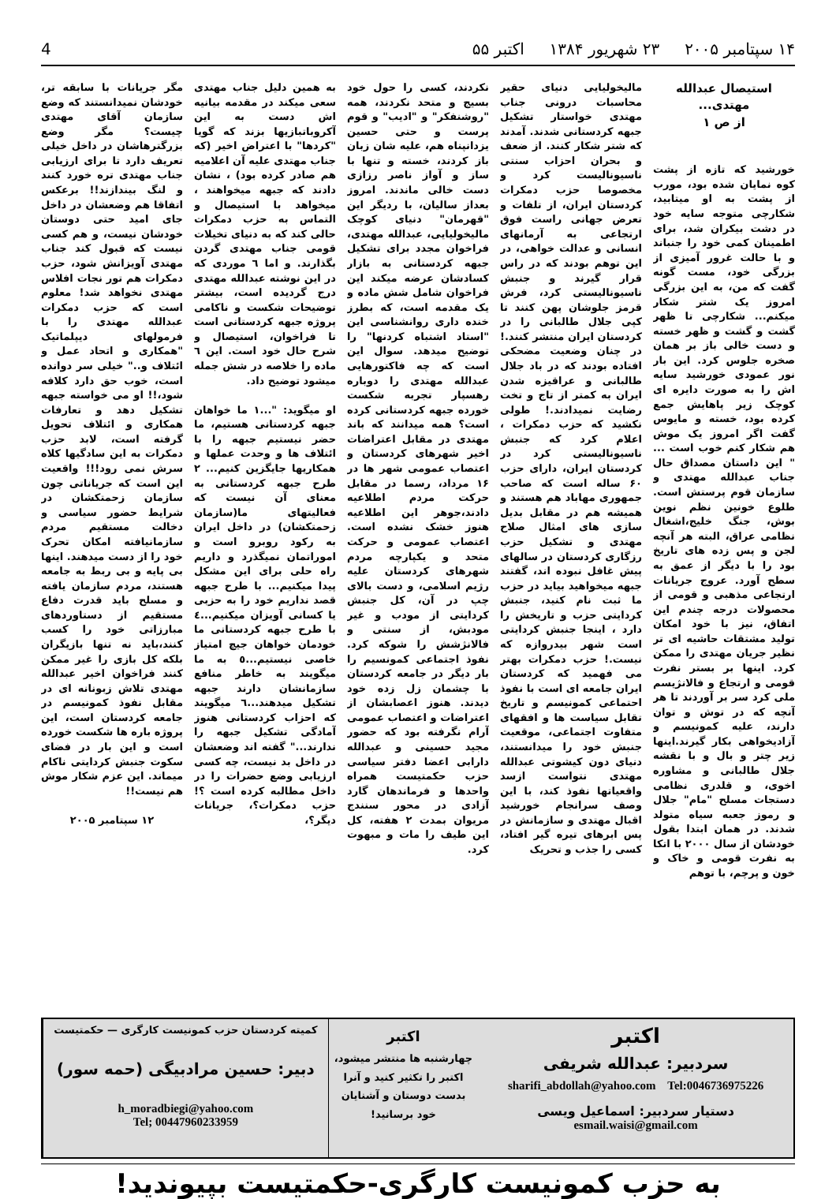۱۴ سپتامبر ۲۰۰۵ ۲۳ شهریور ۱۳۸۴ اکتبر ۵۵ 4
استیصال عبدالله مهتدی...
از ص ۱
خورشید که تازه از پشت کوه نمایان شده بود، مورب از پشت به او میتابید، شکارچی متوجه سایه خود در دشت بیکران شد، برای اطمینان کمی خود را جنباند و با حالت غرور آمیزی از بزرگی خود، مست گونه گفت که من، به این بزرگی امروز یک شتر شکار میکنم... شکارچی تا ظهر گشت و گشت و ظهر خسته و دست خالی باز بر همان صخره جلوس کرد. این بار نور عمودی خورشید سایه اش را به صورت دایره ای کوچک زیر پاهایش جمع کرده بود، خسته و مایوس گفت اگر امروز یک موش هم شکار کنم خوب است ... " این داستان مصداق حال جناب عبدالله مهتدی و سازمان قوم پرستش است. طلوع خونین نظم نوین بوش، جنگ خلیج،اشغال نظامی عراق، البته هر آنچه لجن و پس زده های تاریخ بود را با دیگر از عمق به سطح آورد. عروج جریانات ارتجاعی مذهبی و قومی از محصولات درجه چندم این اتفاق، نیز با خود امکان تولید مشتقات حاشیه ای تر نظیر جریان مهتدی را ممکن کرد. اینها بر بستر نفرت قومی و ارتجاع و فالانژیسم ملی کرد سر بر آوردند تا هر آنچه که در توش و توان دارند، علیه کمونیسم و آزادیخواهی بکار گیرند.اینها زیر چتر و بال و با نقشه جلال طالبانی و مشاوره اخوی، و قلدری نظامی دستجات مسلح "مام" جلال و رموز جعبه سیاه متولد شدند. در همان ابتدا بقول خودشان از سال ۲۰۰۰ با اتکا به نفرت قومی و خاک و خون و پرچم، با توهم
مالیخولیایی دنیای حقیر محاسبات درونی جناب مهتدی خواستار تشکیل جبهه کردستانی شدند. آمدند که شتر شکار کنند. از ضعف و بحران احزاب سنتی ناسیونالیست کرد و مخصوصا حزب دمکرات کردستان ایران، از تلفات و تعرض جهانی راست فوق ارتجاعی به آرمانهای انسانی و عدالت خواهی، در این توهم بودند که در راس قرار گیرند و جنبش ناسیونالیستی کرد، فرش قرمز جلوشان پهن کنند تا کپی جلال طالبانی را در کردستان ایران منتشر کنند.! در چنان وضعیت مضحکی افتاده بودند که در باد جلال طالبانی و عراقیزه شدن ایران به کمتر از تاج و تخت رضایت نمیدادند.! طولی نکشید که حزب دمکرات ، اعلام کرد که جنبش ناسیونالیستی کرد در کردستان ایران، دارای حزب ۶۰ ساله است که صاحب جمهوری مهاباد هم هستند و همیشه هم در مقابل بدیل سازی های امثال صلاح مهتدی و تشکیل حزب رزگاری کردستان در سالهای پیش غافل نبوده اند، گفتند جبهه میخواهید بیاید در حزب ما ثبت نام کنید، جنبش کردایتی حزب و تاریخش را دارد ، اینجا جنبش کردایتی است شهر بیدروازه که نیست.! حزب دمکرات بهتر می فهمید که کردستان ایران جامعه ای است با نفوذ احتماعی کمونیسم و تاریخ تقابل سیاست ها و افقهای متفاوت اجتماعی، موقعیت جنبش خود را میدانستند، دنیای دون کیشوتی عبدالله مهتدی نتواست ازسد واقعیاتها نفوذ کند، با این وصف سرانجام خورشید اقبال مهتدی و سازمانش در پس ابرهای تیره گیر افتاد، کسی را جذب و تحریک
نکردند، کسی را حول خود بسیج و متحد نکردند، همه "روشنفکر" و "ادیب" و قوم پرست و حتی حسین یزدانپناه هم، علیه شان زبان باز کردند، خسته و تنها با ساز و آواز ناصر رزازی دست خالی ماندند. امروز بعداز سالیان، با ردیگر این "قهرمان" دنیای کوچک مالیخولیایی، عبدالله مهتدی، فراخوان مجدد برای تشکیل جبهه کردستانی به بازار کسادشان عرضه میکند این فراخوان شامل شش ماده و یک مقدمه است، که بطرز خنده داری روانشناسی این "استاد اشتباه کردنها" را توضیح میدهد. سوال این است که چه فاکتورهایی عبدالله مهتدی را دوباره رهسپار تجربه شکست خورده جبهه کردستانی کرده است؟ همه میدانند که باند مهتدی در مقابل اعتراضات اخیر شهرهای کردستان و اعتصاب عمومی شهر ها در ۱۶ مرداد، رسما در مقابل حرکت مردم اطلاعیه دادند،جوهر این اطلاعیه هنوز خشک نشده است. اعتصاب عمومی و حرکت متحد و یکپارچه مردم شهرهای کردستان علیه رژیم اسلامی، و دست بالای چپ در آن، کل جنبش کردایتی از مودب و غیر مودبش، از سنتی و فالانژشش را شوکه کرد. نفوذ اجتماعی کمونسیم را بار دیگر در جامعه کردستان با چشمان زل زده خود دیدند. هنوز اعصابشان از اعتراضات و اعتصاب عمومی آرام نگرفته بود که حضور مجید حسینی و عبدالله دارابی اعضا دفتر سیاسی حزب حکمتیست همراه واحدها و فرماندهان گارد آزادی در محور سنندج مریوان بمدت ۲ هفته، کل این طیف را مات و مبهوت کرد.
به همین دلیل جناب مهتدی سعی میکند در مقدمه بیانیه اش دست به این آکروباتبازیها بزند که گویا "کردها" با اعتراض اخیر (که جناب مهتدی علیه آن اعلامیه هم صادر کرده بود) ، نشان دادند که جبهه میخواهند ، میخواهد با استیصال و التماس به حزب دمکرات حالی کند که به دنیای تخیلات قومی جناب مهتدی گردن بگذارند. و اما ٦ موردی که در این نوشته عبدالله مهتدی درج گردیده است، بیشتر توضیحات شکست و ناکامی پروژه جبهه کردستانی است تا فراخوان، استیصال و شرح حال خود است. این ٦ ماده را خلاصه در شش جمله میشود توضیح داد.
او میگوید: "...۱ ما خواهان جبهه کردستانی هستیم، ما حضر نیستیم جبهه را با ائتلاف ها و وحدت عملها و همکاریها جایگزین کنیم... ۲ طرح جبهه کردستانی به معنای آن نیست که فعالیتهای ما(سازمان زحمتکشان) در داخل ایران به رکود روبرو است و اموراتمان نمیگذرد و داریم راه حلی برای این مشکل پیدا میکنیم... با طرح جبهه قصد نداریم خود را به حزبی یا کسانی آویزان میکنیم...٤ با طرح جبهه کردستانی ما خودمان خواهان جیچ امتیاز خاصی نیستیم...٥ به ما میگویند به خاطر منافع سازمانشان دارند جبهه تشکیل میدهند...٦ میگویند که احزاب کردستانی هنوز آمادگی تشکیل جبهه را ندارند..." گفته اند وضعشان در داخل بد نیست، چه کسی ارزیابی وضع حضرات را در داخل مطالبه کرده است ؟! حزب دمکرات؟، جریانات دیگر؟،
مگر جریانات با سابقه تر، خودشان نمیدانستند که وضع سازمان آقای مهتدی چیست؟ مگر وضع بزرگترهاشان در داخل خیلی تعریف دارد تا برای ارزیابی جناب مهتدی تره خورد کنند و لنگ بیندازند!! برعکس اتفاقا هم وضعشان در داخل جای امید حتی دوستان خودشان نیست، و هم کسی نیست که قبول کند جناب مهتدی آویزانش شود، حزب دمکرات هم تور نجات افلاس مهتدی نخواهد شد! معلوم است که حزب دمکرات عبدالله مهتدی را با فرمولهای دیپلماتیک "همکاری و اتحاد عمل و ائتلاف و.." خیلی سر دوانده است، خوب حق دارد کلافه شود،!! او می خواسته جبهه تشکیل دهد و تعارفات همکاری و ائتلاف تحویل گرفته است، لابد حزب دمکرات به این سادگیها کلاه سرش نمی رود!!! واقعیت این است که جریاناتی چون سازمان زحمتکشان در شرایط حضور سیاسی و دخالت مستقیم مردم سازمانیافته امکان تحرک خود را از دست میدهند. اینها بی پایه و بی ربط به جامعه هستند، مردم سازمان یافته و مسلح باید قدرت دفاع مستقیم از دستاوردهای مبارزاتی خود را کسب کنند،باید نه تنها بازیگران بلکه کل بازی را غیر ممکن کنند فراخوان اخیر عبدالله مهتدی تلاش زبونانه ای در مقابل نفوذ کمونیسم در جامعه کردستان است، این پروژه باره ها شکست خورده است و این بار در فضای سکوت جنبش کردایتی ناکام میماند. این عزم شکار موش هم نیست!!
۱۲ سپتامبر ۲۰۰۵
اکتبر
سردبیر: عبدالله شریفی
sharifi_abdollah@yahoo.com Tel:0046736975226
دستیار سردبیر: اسماعیل ویسی
esmail.waisi@gmail.com
اکتبر
چهارشنبه ها منتشر میشود، اکتبر را تکثیر کنید و آنرا بدست دوستان و آشنایان خود برسانید!
کمیته کردستان حزب کمونیست کارگری — حکمتیست
دبیر: حسین مرادبیگی (حمه سور)
h_moradbiegi@yahoo.com
Tel; 00447960233959
به حزب کمونیست کارگری-حکمتیست بپیوندید!